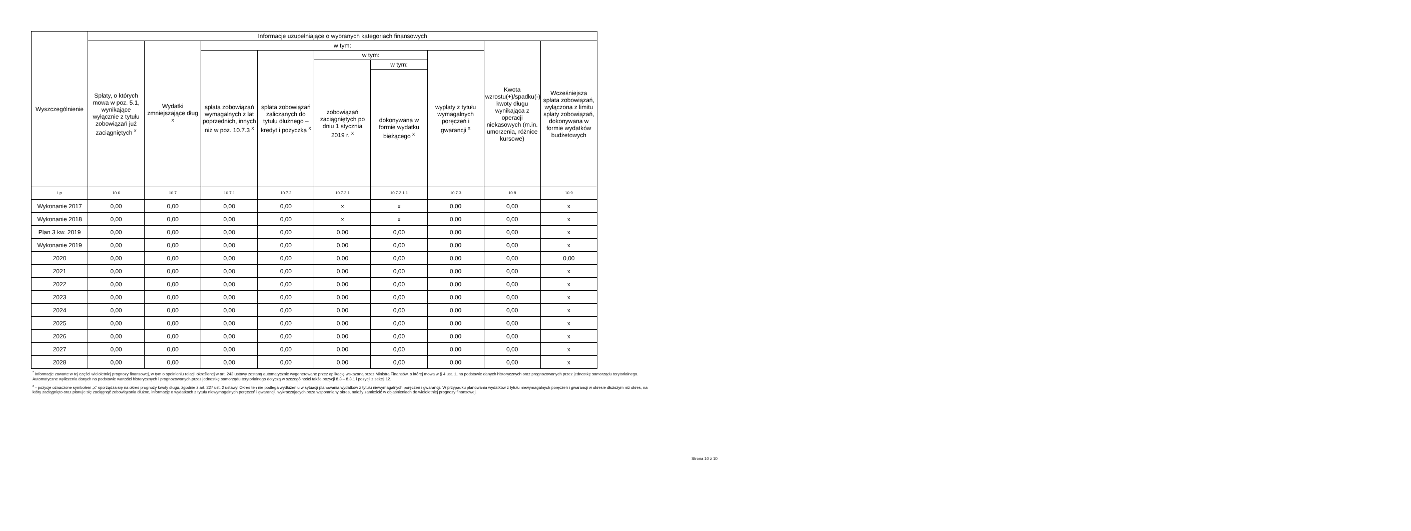| Wyszczególnienie | Informacje uzupełniające o wybranych kategoriach finansowych | | | | | | | | |
| --- | --- | --- | --- | --- | --- | --- | --- | --- | --- |
| | Spłaty, o których mowa w poz. 5.1, wynikające wyłącznie z tytułu zobowiązań już zaciągniętych <sup>x</sup> | Wydatki zmniejszające dług <sup>x</sup> | w tym: | | | | | Kwota wzrostu(+)/spadku(-) kwoty długu wynikająca z operacji niekasowych (m.in. umorzenia, różnice kursowe) | Wcześniejsza spłata zobowiązań, wyłączona z limitu spłaty zobowiązań, dokonywana w formie wydatków budżetowych |
| | | | spłata zobowiązań wymagalnych z lat poprzednich, innych niż w poz. 10.7.3 <sup>x</sup> | spłata zobowiązań zaliczanych do tytułu dłużnego – kredyt i pożyczka <sup>x</sup> | w tym: | | wypłaty z tytułu wymagalnych poręczeń i gwarancji <sup>x</sup> | | |
| | | | | | zobowiązań zaciągniętych po dniu 1 stycznia 2019 r. <sup>x</sup> | w tym: | | | |
| | | | | | | dokonywana w formie wydatku bieżącego <sup>x</sup> | | | |
| Lp | 10.6 | 10.7 | 10.7.1 | 10.7.2 | 10.7.2.1 | 10.7.2.1.1 | 10.7.3 | 10.8 | 10.9 |
| Wykonanie 2017 | 0,00 | 0,00 | 0,00 | 0,00 | x | x | 0,00 | 0,00 | x |
| Wykonanie 2018 | 0,00 | 0,00 | 0,00 | 0,00 | x | x | 0,00 | 0,00 | x |
| Plan 3 kw. 2019 | 0,00 | 0,00 | 0,00 | 0,00 | 0,00 | 0,00 | 0,00 | 0,00 | x |
| Wykonanie 2019 | 0,00 | 0,00 | 0,00 | 0,00 | 0,00 | 0,00 | 0,00 | 0,00 | x |
| 2020 | 0,00 | 0,00 | 0,00 | 0,00 | 0,00 | 0,00 | 0,00 | 0,00 | 0,00 |
| 2021 | 0,00 | 0,00 | 0,00 | 0,00 | 0,00 | 0,00 | 0,00 | 0,00 | x |
| 2022 | 0,00 | 0,00 | 0,00 | 0,00 | 0,00 | 0,00 | 0,00 | 0,00 | x |
| 2023 | 0,00 | 0,00 | 0,00 | 0,00 | 0,00 | 0,00 | 0,00 | 0,00 | x |
| 2024 | 0,00 | 0,00 | 0,00 | 0,00 | 0,00 | 0,00 | 0,00 | 0,00 | x |
| 2025 | 0,00 | 0,00 | 0,00 | 0,00 | 0,00 | 0,00 | 0,00 | 0,00 | x |
| 2026 | 0,00 | 0,00 | 0,00 | 0,00 | 0,00 | 0,00 | 0,00 | 0,00 | x |
| 2027 | 0,00 | 0,00 | 0,00 | 0,00 | 0,00 | 0,00 | 0,00 | 0,00 | x |
| 2028 | 0,00 | 0,00 | 0,00 | 0,00 | 0,00 | 0,00 | 0,00 | 0,00 | x |
<sup>*</sup> Informacje zawarte w tej części wieloletniej prognozy finansowej, w tym o spełnieniu relacji określonej w art. 243 ustawy zostaną automatycznie wygenerowane przez aplikację wskazaną przez Ministra Finansów, o której mowa w § 4 ust. 1, na podstawie danych historycznych oraz prognozowanych przez jednostkę samorządu terytorialnego. Automatyczne wyliczenia danych na podstawie wartości historycznych i prognozowanych przez jednostkę samorządu terytorialnego dotyczą w szczególności także pozycji 8.3 – 8.3.1 i pozycji z sekcji 12.
<sup>x</sup> - pozycje oznaczone symbolem „x” sporządza się na okres prognozy kwoty długu, zgodnie z art. 227 ust. 2 ustawy. Okres ten nie podlega wydłużeniu w sytuacji planowania wydatków z tytułu niewymagalnych poręczeń i gwarancji. W przypadku planowania wydatków z tytułu niewymagalnych poręczeń i gwarancji w okresie dłuższym niż okres, na który zaciągnięto oraz planuje się zaciągnąć zobowiązania dłużne, informację o wydatkach z tytułu niewymagalnych poręczeń i gwarancji, wykraczających poza wspomniany okres, należy zamieścić w objaśnieniach do wieloletniej prognozy finansowej.
Strona 10 z 10